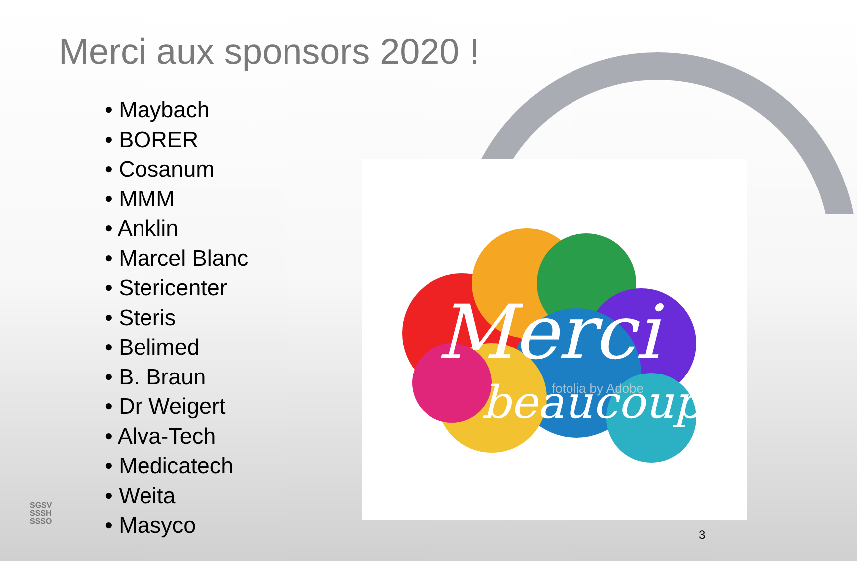Merci aux sponsors 2020 !
• Maybach
• BORER
• Cosanum
• MMM
• Anklin
• Marcel Blanc
• Stericenter
• Steris
• Belimed
• B. Braun
• Dr Weigert
• Alva-Tech
• Medicatech
• Weita
• Masyco
Merci
beaucoup!
fotolia by Adobe
SGSV
SSSH
SSSO
3